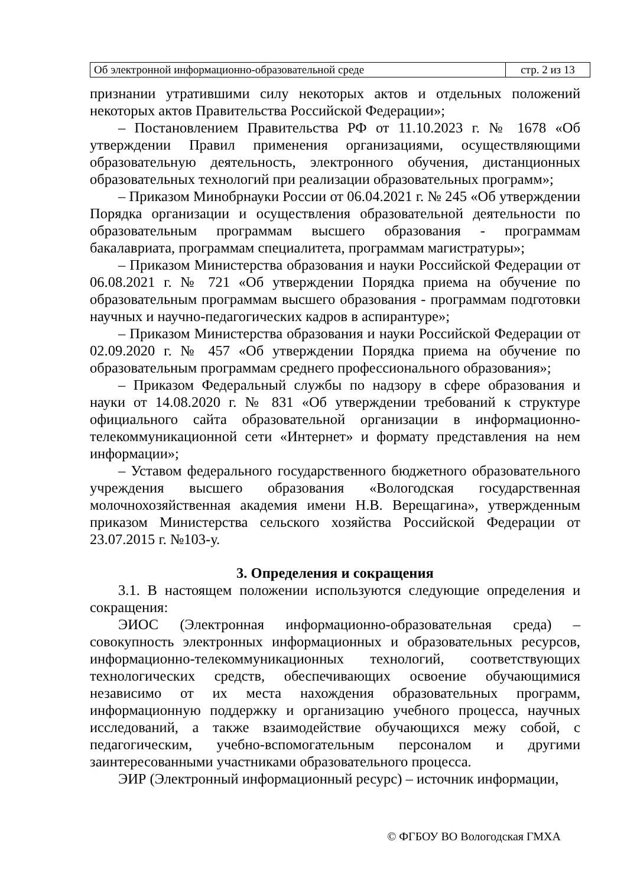| Об электронной информационно-образовательной среде | стр. 2 из 13 |
признании утратившими силу некоторых актов и отдельных положений некоторых актов Правительства Российской Федерации»;
– Постановлением Правительства РФ от 11.10.2023 г. № 1678 «Об утверждении Правил применения организациями, осуществляющими образовательную деятельность, электронного обучения, дистанционных образовательных технологий при реализации образовательных программ»;
– Приказом Минобрнауки России от 06.04.2021 г. № 245 «Об утверждении Порядка организации и осуществления образовательной деятельности по образовательным программам высшего образования - программам бакалавриата, программам специалитета, программам магистратуры»;
– Приказом Министерства образования и науки Российской Федерации от 06.08.2021 г. № 721 «Об утверждении Порядка приема на обучение по образовательным программам высшего образования - программам подготовки научных и научно-педагогических кадров в аспирантуре»;
– Приказом Министерства образования и науки Российской Федерации от 02.09.2020 г. № 457 «Об утверждении Порядка приема на обучение по образовательным программам среднего профессионального образования»;
– Приказом Федеральный службы по надзору в сфере образования и науки от 14.08.2020 г. № 831 «Об утверждении требований к структуре официального сайта образовательной организации в информационно-телекоммуникационной сети «Интернет» и формату представления на нем информации»;
– Уставом федерального государственного бюджетного образовательного учреждения высшего образования «Вологодская государственная молочнохозяйственная академия имени Н.В. Верещагина», утвержденным приказом Министерства сельского хозяйства Российской Федерации от 23.07.2015 г. №103-у.
3. Определения и сокращения
3.1. В настоящем положении используются следующие определения и сокращения:
ЭИОС (Электронная информационно-образовательная среда) – совокупность электронных информационных и образовательных ресурсов, информационно-телекоммуникационных технологий, соответствующих технологических средств, обеспечивающих освоение обучающимися независимо от их места нахождения образовательных программ, информационную поддержку и организацию учебного процесса, научных исследований, а также взаимодействие обучающихся межу собой, с педагогическим, учебно-вспомогательным персоналом и другими заинтересованными участниками образовательного процесса.
ЭИР (Электронный информационный ресурс) – источник информации,
© ФГБОУ ВО Вологодская ГМХА